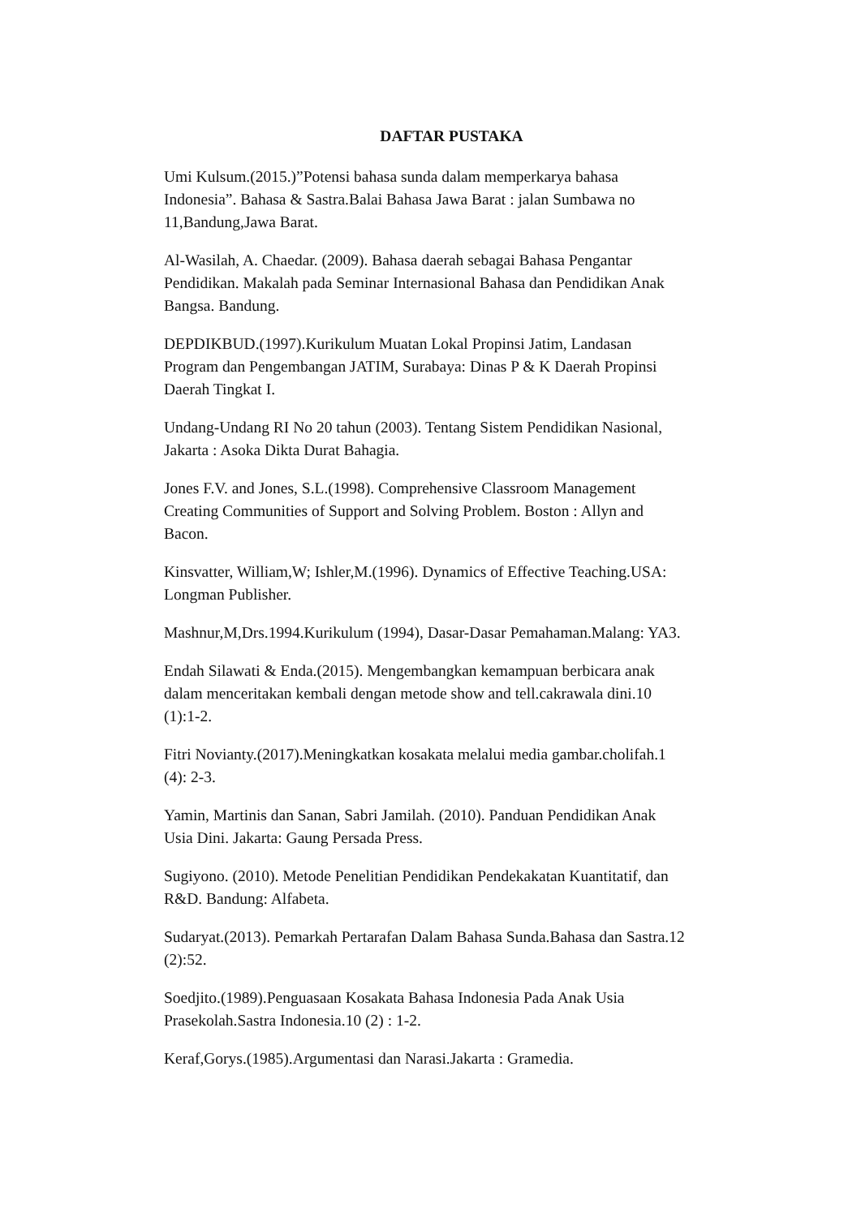DAFTAR PUSTAKA
Umi Kulsum.(2015.)”Potensi bahasa sunda dalam memperkarya bahasa
Indonesia”. Bahasa & Sastra.Balai Bahasa Jawa Barat : jalan Sumbawa no
11,Bandung,Jawa Barat.
Al-Wasilah, A. Chaedar. (2009). Bahasa daerah sebagai Bahasa Pengantar
Pendidikan. Makalah pada Seminar Internasional Bahasa dan Pendidikan Anak
Bangsa. Bandung.
DEPDIKBUD.(1997).Kurikulum Muatan Lokal Propinsi Jatim, Landasan
Program dan Pengembangan JATIM, Surabaya: Dinas P & K Daerah Propinsi
Daerah Tingkat I.
Undang-Undang RI No 20 tahun (2003). Tentang Sistem Pendidikan Nasional,
Jakarta : Asoka Dikta Durat Bahagia.
Jones F.V. and Jones, S.L.(1998). Comprehensive Classroom Management
Creating Communities of Support and Solving Problem. Boston : Allyn and
Bacon.
Kinsvatter, William,W; Ishler,M.(1996). Dynamics of Effective Teaching.USA:
Longman Publisher.
Mashnur,M,Drs.1994.Kurikulum (1994), Dasar-Dasar Pemahaman.Malang: YA3.
Endah Silawati & Enda.(2015). Mengembangkan kemampuan berbicara anak
dalam menceritakan kembali dengan metode show and tell.cakrawala dini.10
(1):1-2.
Fitri Novianty.(2017).Meningkatkan kosakata melalui media gambar.cholifah.1
(4): 2-3.
Yamin, Martinis dan Sanan, Sabri Jamilah. (2010). Panduan Pendidikan Anak
Usia Dini. Jakarta: Gaung Persada Press.
Sugiyono. (2010). Metode Penelitian Pendidikan Pendekakatan Kuantitatif, dan
R&D. Bandung: Alfabeta.
Sudaryat.(2013). Pemarkah Pertarafan Dalam Bahasa Sunda.Bahasa dan Sastra.12
(2):52.
Soedjito.(1989).Penguasaan Kosakata Bahasa Indonesia Pada Anak Usia
Prasekolah.Sastra Indonesia.10 (2) : 1-2.
Keraf,Gorys.(1985).Argumentasi dan Narasi.Jakarta : Gramedia.